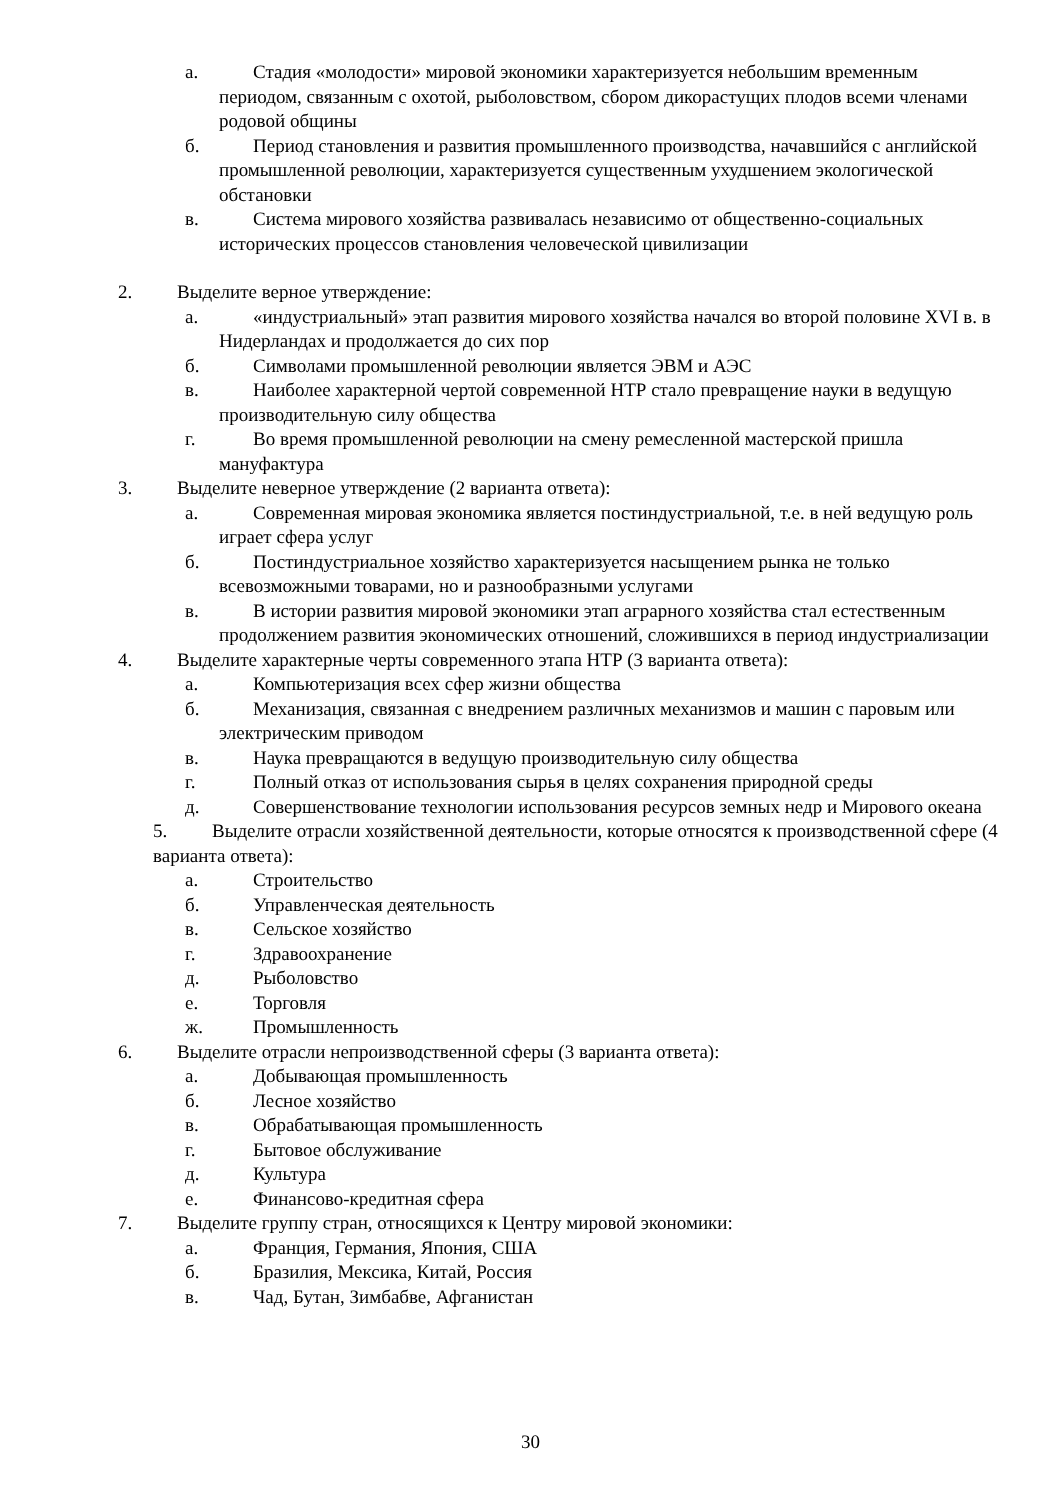а. Стадия «молодости» мировой экономики характеризуется небольшим временным периодом, связанным с охотой, рыболовством, сбором дикорастущих плодов всеми членами родовой общины
б. Период становления и развития промышленного производства, начавшийся с английской промышленной революции, характеризуется существенным ухудшением экологической обстановки
в. Система мирового хозяйства развивалась независимо от общественно-социальных исторических процессов становления человеческой цивилизации
2. Выделите верное утверждение:
а. «индустриальный» этап развития мирового хозяйства начался во второй половине XVI в. в Нидерландах и продолжается до сих пор
б. Символами промышленной революции является ЭВМ и АЭС
в. Наиболее характерной чертой современной НТР стало превращение науки в ведущую производительную силу общества
г. Во время промышленной революции на смену ремесленной мастерской пришла мануфактура
3. Выделите неверное утверждение (2 варианта ответа):
а. Современная мировая экономика является постиндустриальной, т.е. в ней ведущую роль играет сфера услуг
б. Постиндустриальное хозяйство характеризуется насыщением рынка не только всевозможными товарами, но и разнообразными услугами
в. В истории развития мировой экономики этап аграрного хозяйства стал естественным продолжением развития экономических отношений, сложившихся в период индустриализации
4. Выделите характерные черты современного этапа НТР (3 варианта ответа):
а. Компьютеризация всех сфер жизни общества
б. Механизация, связанная с внедрением различных механизмов и машин с паровым или электрическим приводом
в. Наука превращаются в ведущую производительную силу общества
г. Полный отказ от использования сырья в целях сохранения природной среды
д. Совершенствование технологии использования ресурсов земных недр и Мирового океана
5. Выделите отрасли хозяйственной деятельности, которые относятся к производственной сфере (4 варианта ответа):
а. Строительство
б. Управленческая деятельность
в. Сельское хозяйство
г. Здравоохранение
д. Рыболовство
е. Торговля
ж. Промышленность
6. Выделите отрасли непроизводственной сферы (3 варианта ответа):
а. Добывающая промышленность
б. Лесное хозяйство
в. Обрабатывающая промышленность
г. Бытовое обслуживание
д. Культура
е. Финансово-кредитная сфера
7. Выделите группу стран, относящихся к Центру мировой экономики:
а. Франция, Германия, Япония, США
б. Бразилия, Мексика, Китай, Россия
в. Чад, Бутан, Зимбабве, Афганистан
30